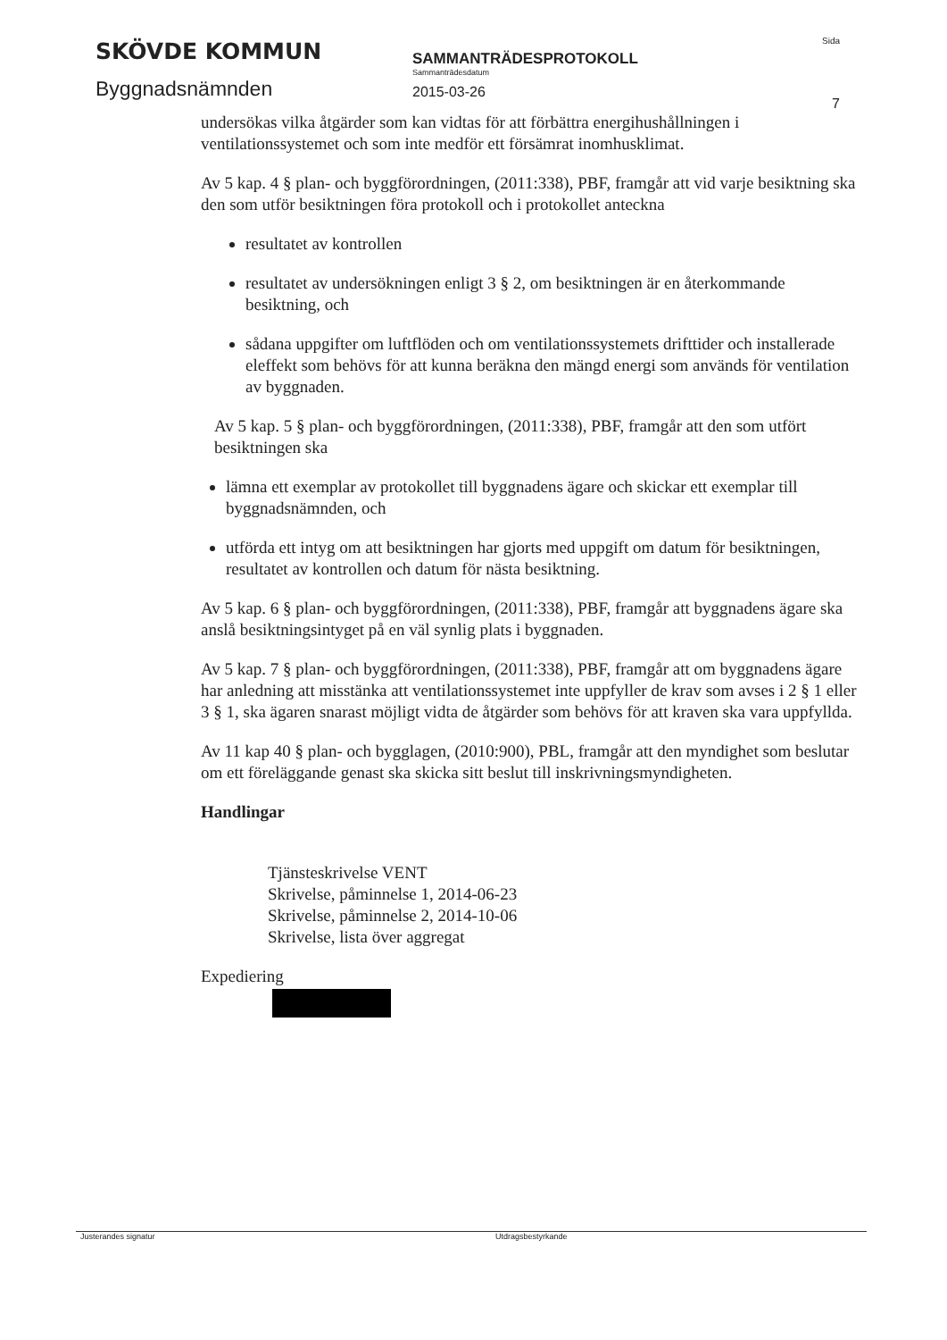SKÖVDE KOMMUN
Byggnadsnämnden
SAMMANTRÄDESPROTOKOLL
Sammanträdesdatum
2015-03-26
Sida
7
undersökas vilka åtgärder som kan vidtas för att förbättra energihushållningen i ventilationssystemet och som inte medför ett försämrat inomhusklimat.
Av 5 kap. 4 § plan- och byggförordningen, (2011:338), PBF, framgår att vid varje besiktning ska den som utför besiktningen föra protokoll och i protokollet anteckna
resultatet av kontrollen
resultatet av undersökningen enligt 3 § 2, om besiktningen är en återkommande besiktning, och
sådana uppgifter om luftflöden och om ventilationssystemets drifttider och installerade eleffekt som behövs för att kunna beräkna den mängd energi som används för ventilation av byggnaden.
Av 5 kap. 5 § plan- och byggförordningen, (2011:338), PBF, framgår att den som utfört besiktningen ska
lämna ett exemplar av protokollet till byggnadens ägare och skickar ett exemplar till byggnadsnämnden, och
utförda ett intyg om att besiktningen har gjorts med uppgift om datum för besiktningen, resultatet av kontrollen och datum för nästa besiktning.
Av 5 kap. 6 § plan- och byggförordningen, (2011:338), PBF, framgår att byggnadens ägare ska anslå besiktningsintyget på en väl synlig plats i byggnaden.
Av 5 kap. 7 § plan- och byggförordningen, (2011:338), PBF, framgår att om byggnadens ägare har anledning att misstänka att ventilationssystemet inte uppfyller de krav som avses i 2 § 1 eller 3 § 1, ska ägaren snarast möjligt vidta de åtgärder som behövs för att kraven ska vara uppfyllda.
Av 11 kap 40 § plan- och bygglagen, (2010:900), PBL, framgår att den myndighet som beslutar om ett föreläggande genast ska skicka sitt beslut till inskrivningsmyndigheten.
Handlingar
Tjänsteskrivelse VENT
Skrivelse, påminnelse 1, 2014-06-23
Skrivelse, påminnelse 2, 2014-10-06
Skrivelse, lista över aggregat
Expediering
Justerandes signatur Utdragsbestyrkande